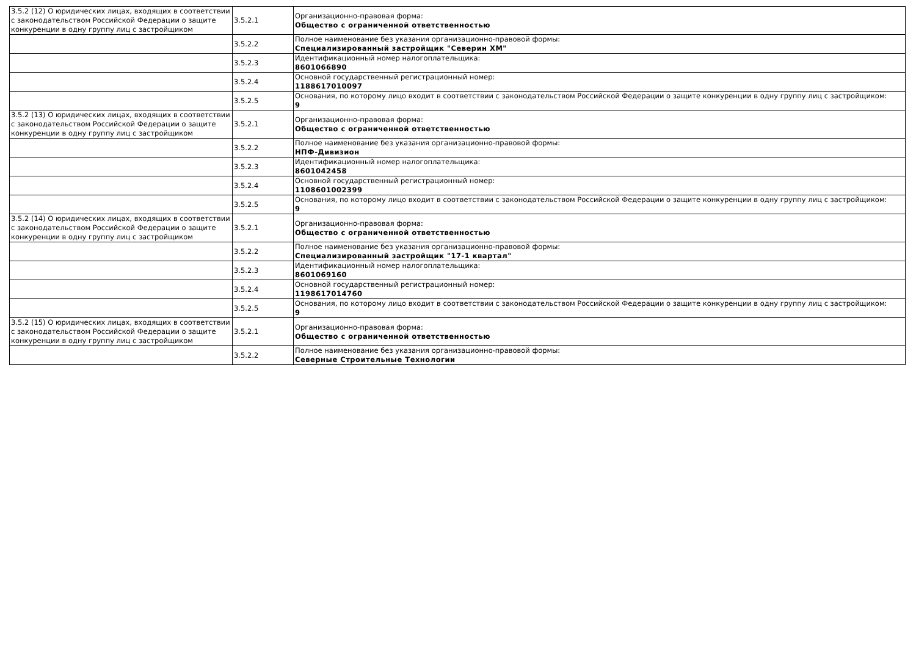| 3.5.2 (12) О юридических лицах, входящих в соответствии с законодательством Российской Федерации о защите конкуренции в одну группу лиц с застройщиком | 3.5.2.1 | Организационно-правовая форма: Общество с ограниченной ответственностью |
| | 3.5.2.2 | Полное наименование без указания организационно-правовой формы: Специализированный застройщик "Северин ХМ" |
| | 3.5.2.3 | Идентификационный номер налогоплательщика: 8601066890 |
| | 3.5.2.4 | Основной государственный регистрационный номер: 1188617010097 |
| | 3.5.2.5 | Основания, по которому лицо входит в соответствии с законодательством Российской Федерации о защите конкуренции в одну группу лиц с застройщиком: 9 |
| 3.5.2 (13) О юридических лицах, входящих в соответствии с законодательством Российской Федерации о защите конкуренции в одну группу лиц с застройщиком | 3.5.2.1 | Организационно-правовая форма: Общество с ограниченной ответственностью |
| | 3.5.2.2 | Полное наименование без указания организационно-правовой формы: НПФ-Дивизион |
| | 3.5.2.3 | Идентификационный номер налогоплательщика: 8601042458 |
| | 3.5.2.4 | Основной государственный регистрационный номер: 1108601002399 |
| | 3.5.2.5 | Основания, по которому лицо входит в соответствии с законодательством Российской Федерации о защите конкуренции в одну группу лиц с застройщиком: 9 |
| 3.5.2 (14) О юридических лицах, входящих в соответствии с законодательством Российской Федерации о защите конкуренции в одну группу лиц с застройщиком | 3.5.2.1 | Организационно-правовая форма: Общество с ограниченной ответственностью |
| | 3.5.2.2 | Полное наименование без указания организационно-правовой формы: Специализированный застройщик "17-1 квартал" |
| | 3.5.2.3 | Идентификационный номер налогоплательщика: 8601069160 |
| | 3.5.2.4 | Основной государственный регистрационный номер: 1198617014760 |
| | 3.5.2.5 | Основания, по которому лицо входит в соответствии с законодательством Российской Федерации о защите конкуренции в одну группу лиц с застройщиком: 9 |
| 3.5.2 (15) О юридических лицах, входящих в соответствии с законодательством Российской Федерации о защите конкуренции в одну группу лиц с застройщиком | 3.5.2.1 | Организационно-правовая форма: Общество с ограниченной ответственностью |
| | 3.5.2.2 | Полное наименование без указания организационно-правовой формы: Северные Строительные Технологии |